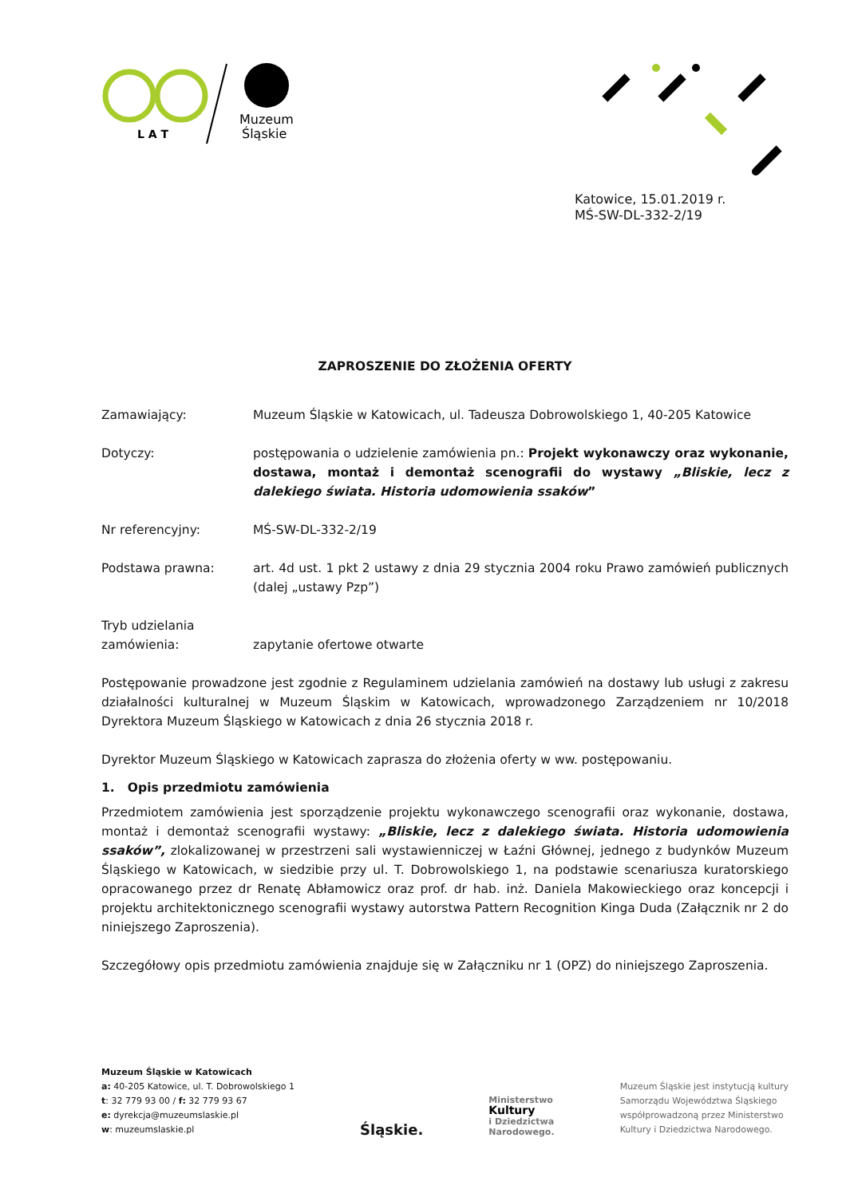L A T
Muzeum
Śląskie
Katowice, 15.01.2019 r.
MŚ-SW-DL-332-2/19
ZAPROSZENIE DO ZŁOŻENIA OFERTY
Zamawiający: Muzeum Śląskie w Katowicach, ul. Tadeusza Dobrowolskiego 1, 40-205 Katowice
Dotyczy: postępowania o udzielenie zamówienia pn.: Projekt wykonawczy oraz wykonanie, dostawa, montaż i demontaż scenografii do wystawy „Bliskie, lecz z dalekiego świata. Historia udomowienia ssaków”
Nr referencyjny: MŚ-SW-DL-332-2/19
Podstawa prawna: art. 4d ust. 1 pkt 2 ustawy z dnia 29 stycznia 2004 roku Prawo zamówień publicznych (dalej „ustawy Pzp”)
Tryb udzielania zamówienia:
zapytanie ofertowe otwarte
Postępowanie prowadzone jest zgodnie z Regulaminem udzielania zamówień na dostawy lub usługi z zakresu działalności kulturalnej w Muzeum Śląskim w Katowicach, wprowadzonego Zarządzeniem nr 10/2018 Dyrektora Muzeum Śląskiego w Katowicach z dnia 26 stycznia 2018 r.
Dyrektor Muzeum Śląskiego w Katowicach zaprasza do złożenia oferty w ww. postępowaniu.
1. Opis przedmiotu zamówienia
Przedmiotem zamówienia jest sporządzenie projektu wykonawczego scenografii oraz wykonanie, dostawa, montaż i demontaż scenografii wystawy: „Bliskie, lecz z dalekiego świata. Historia udomowienia ssaków”, zlokalizowanej w przestrzeni sali wystawienniczej w Łaźni Głównej, jednego z budynków Muzeum Śląskiego w Katowicach, w siedzibie przy ul. T. Dobrowolskiego 1, na podstawie scenariusza kuratorskiego opracowanego przez dr Renatę Abłamowicz oraz prof. dr hab. inż. Daniela Makowieckiego oraz koncepcji i projektu architektonicznego scenografii wystawy autorstwa Pattern Recognition Kinga Duda (Załącznik nr 2 do niniejszego Zaproszenia).
Szczegółowy opis przedmiotu zamówienia znajduje się w Załączniku nr 1 (OPZ) do niniejszego Zaproszenia.
Muzeum Śląskie w Katowicach
a: 40-205 Katowice, ul. T. Dobrowolskiego 1
t: 32 779 93 00 / f: 32 779 93 67
e: dyrekcja@muzeumslaskie.pl
w: muzeumslaskie.pl
Śląskie.
Ministerstwo
Kultury
i Dziedzictwa
Narodowego.
Muzeum Śląskie jest instytucją kultury
Samorządu Województwa Śląskiego
współprowadzoną przez Ministerstwo
Kultury i Dziedzictwa Narodowego.